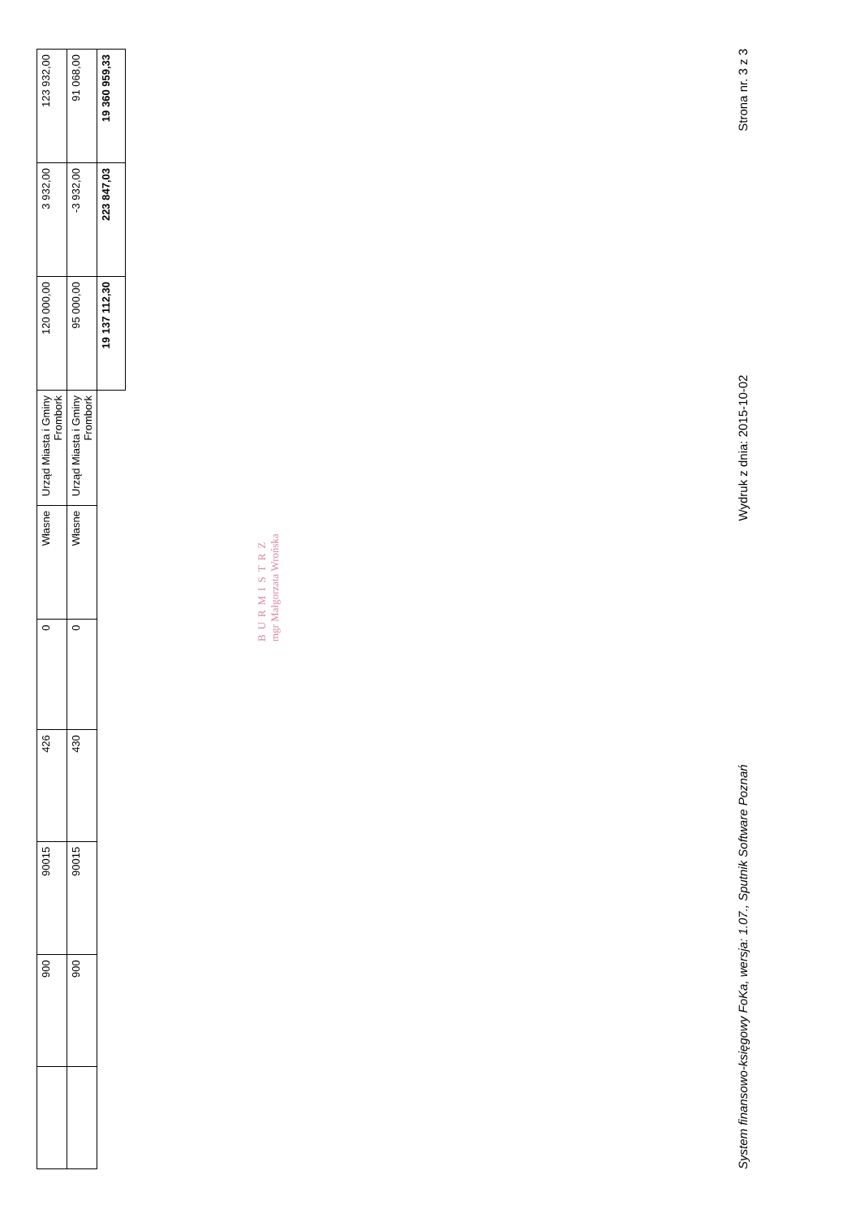| | 900 | 90015 | 426 | 0 | Własne | Urząd Miasta i Gminy Frombork | 120 000,00 | 3 932,00 | 123 932,00 |
| | 900 | 90015 | 430 | 0 | Własne | Urząd Miasta i Gminy Frombork | 95 000,00 | -3 932,00 | 91 068,00 |
| | | | | | | | 19 137 112,30 | 223 847,03 | 19 360 959,33 |
BURMISTRZ
mgr Małgorzata Wrońska
System finansowo-księgowy FoKa, wersja: 1.07., Sputnik Software Poznań Wydruk z dnia: 2015-10-02 Strona nr. 3 z 3